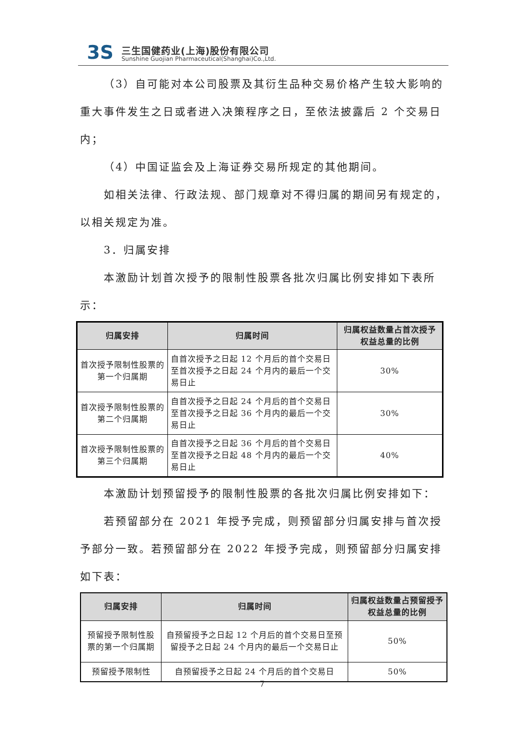3S 三生国健药业(上海)股份有限公司
Sunshine Guojian Pharmaceutical(Shanghai)Co.,Ltd.
（3）自可能对本公司股票及其衍生品种交易价格产生较大影响的重大事件发生之日或者进入决策程序之日，至依法披露后 2 个交易日内；
（4）中国证监会及上海证券交易所规定的其他期间。
如相关法律、行政法规、部门规章对不得归属的期间另有规定的，以相关规定为准。
3．归属安排
本激励计划首次授予的限制性股票各批次归属比例安排如下表所示：
| 归属安排 | 归属时间 | 归属权益数量占首次授予权益总量的比例 |
| --- | --- | --- |
| 首次授予限制性股票的第一个归属期 | 自首次授予之日起 12 个月后的首个交易日至首次授予之日起 24 个月内的最后一个交易日止 | 30% |
| 首次授予限制性股票的第二个归属期 | 自首次授予之日起 24 个月后的首个交易日至首次授予之日起 36 个月内的最后一个交易日止 | 30% |
| 首次授予限制性股票的第三个归属期 | 自首次授予之日起 36 个月后的首个交易日至首次授予之日起 48 个月内的最后一个交易日止 | 40% |
本激励计划预留授予的限制性股票的各批次归属比例安排如下：
若预留部分在 2021 年授予完成，则预留部分归属安排与首次授予部分一致。若预留部分在 2022 年授予完成，则预留部分归属安排如下表：
| 归属安排 | 归属时间 | 归属权益数量占预留授予权益总量的比例 |
| --- | --- | --- |
| 预留授予限制性股票的第一个归属期 | 自预留授予之日起 12 个月后的首个交易日至预留授予之日起 24 个月内的最后一个交易日止 | 50% |
| 预留授予限制性 | 自预留授予之日起 24 个月后的首个交易日 | 50% |
7